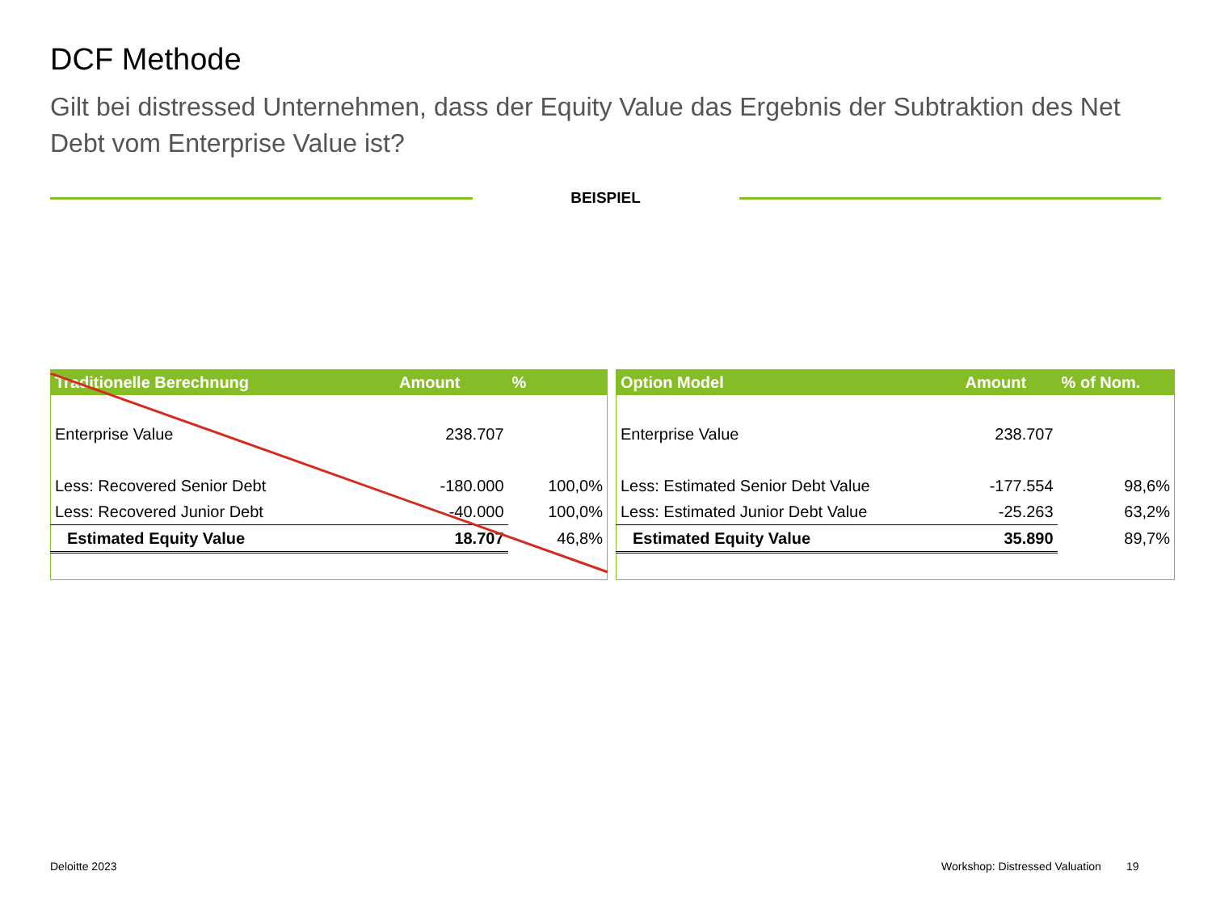DCF Methode
Gilt bei distressed Unternehmen, dass der Equity Value das Ergebnis der Subtraktion des Net Debt vom Enterprise Value ist?
BEISPIEL
| Traditionelle Berechnung | Amount | % |
| --- | --- | --- |
| Enterprise Value | 238.707 | |
| Less: Recovered Senior Debt | -180.000 | 100,0% |
| Less: Recovered Junior Debt | -40.000 | 100,0% |
| Estimated Equity Value | 18.707 | 46,8% |
| Option Model | Amount | % of Nom. |
| --- | --- | --- |
| Enterprise Value | 238.707 | |
| Less: Estimated Senior Debt Value | -177.554 | 98,6% |
| Less: Estimated Junior Debt Value | -25.263 | 63,2% |
| Estimated Equity Value | 35.890 | 89,7% |
Deloitte 2023
Workshop: Distressed Valuation 19